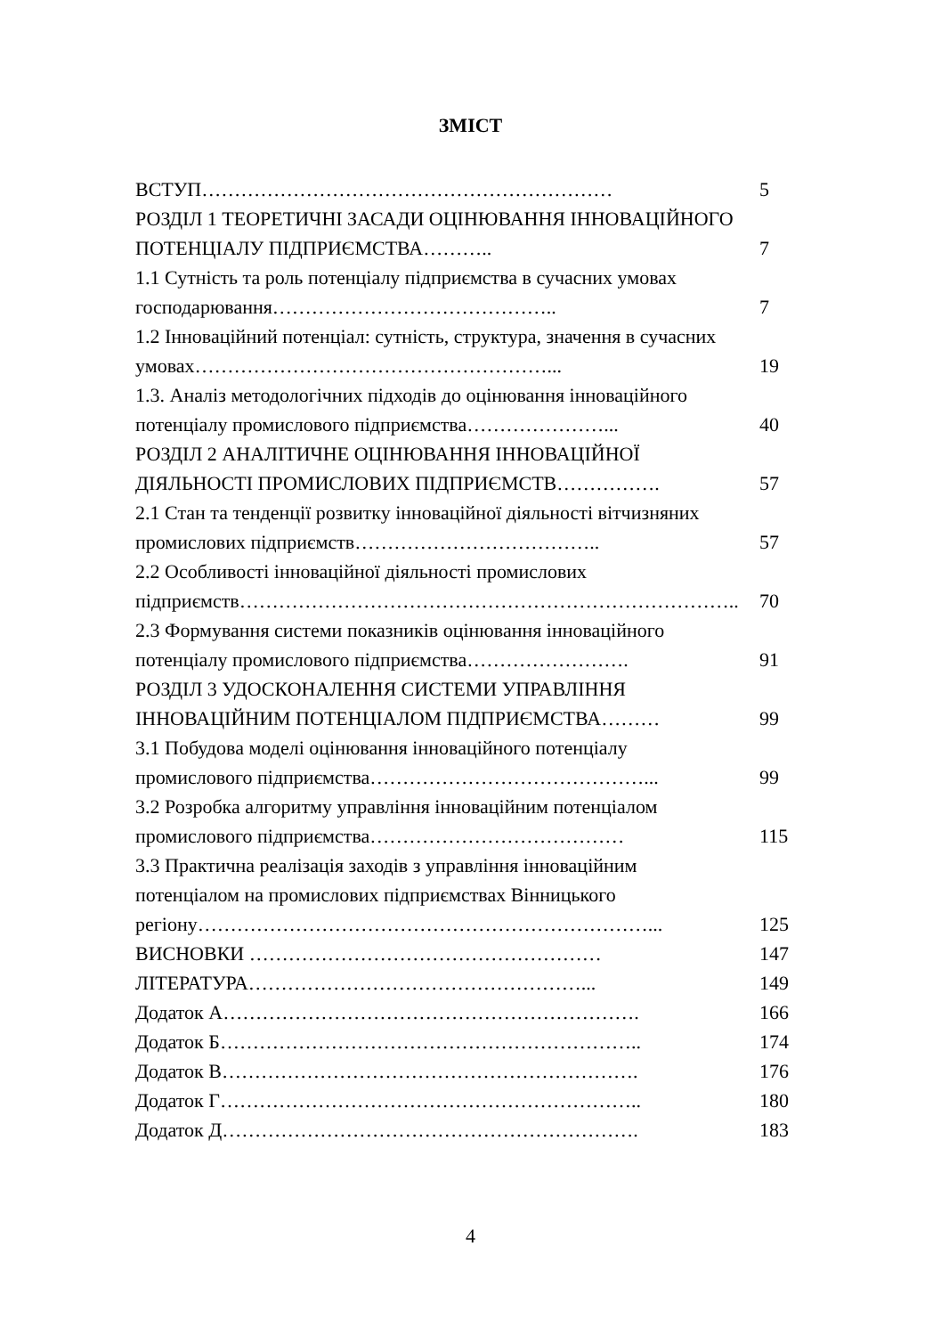ЗМІСТ
| ВСТУП……………………………………………………… | 5 |
| РОЗДІЛ 1 ТЕОРЕТИЧНІ ЗАСАДИ ОЦІНЮВАННЯ ІННОВАЦІЙНОГО ПОТЕНЦІАЛУ ПІДПРИЄМСТВА……….. | 7 |
| 1.1 Сутність та роль потенціалу підприємства в сучасних умовах господарювання…………………………………….. | 7 |
| 1.2 Інноваційний потенціал: сутність, структура, значення в сучасних умовах………………………………………………... | 19 |
| 1.3. Аналіз методологічних підходів до оцінювання інноваційного потенціалу промислового підприємства…………………... | 40 |
| РОЗДІЛ 2 АНАЛІТИЧНЕ ОЦІНЮВАННЯ ІННОВАЦІЙНОЇ ДІЯЛЬНОСТІ ПРОМИСЛОВИХ ПІДПРИЄМСТВ……………. | 57 |
| 2.1 Стан та тенденції розвитку інноваційної діяльності вітчизняних промислових підприємств……………………………….. | 57 |
| 2.2 Особливості інноваційної діяльності промислових підприємств………………………………………………………………….. | 70 |
| 2.3 Формування системи показників оцінювання інноваційного потенціалу промислового підприємства……………………. | 91 |
| РОЗДІЛ 3 УДОСКОНАЛЕННЯ СИСТЕМИ УПРАВЛІННЯ ІННОВАЦІЙНИМ ПОТЕНЦІАЛОМ ПІДПРИЄМСТВА……… | 99 |
| 3.1 Побудова моделі оцінювання інноваційного потенціалу промислового підприємства……………………………………... | 99 |
| 3.2 Розробка алгоритму управління інноваційним потенціалом промислового підприємства………………………………… | 115 |
| 3.3 Практична реалізація заходів з управління інноваційним потенціалом на промислових підприємствах Вінницького регіону……………………………………………………………... | 125 |
| ВИСНОВКИ ……………………………………………… | 147 |
| ЛІТЕРАТУРА……………………………………………... | 149 |
| Додаток А………………………………………………………. | 166 |
| Додаток Б……………………………………………………….. | 174 |
| Додаток В………………………………………………………. | 176 |
| Додаток Г……………………………………………………….. | 180 |
| Додаток Д………………………………………………………. | 183 |
4